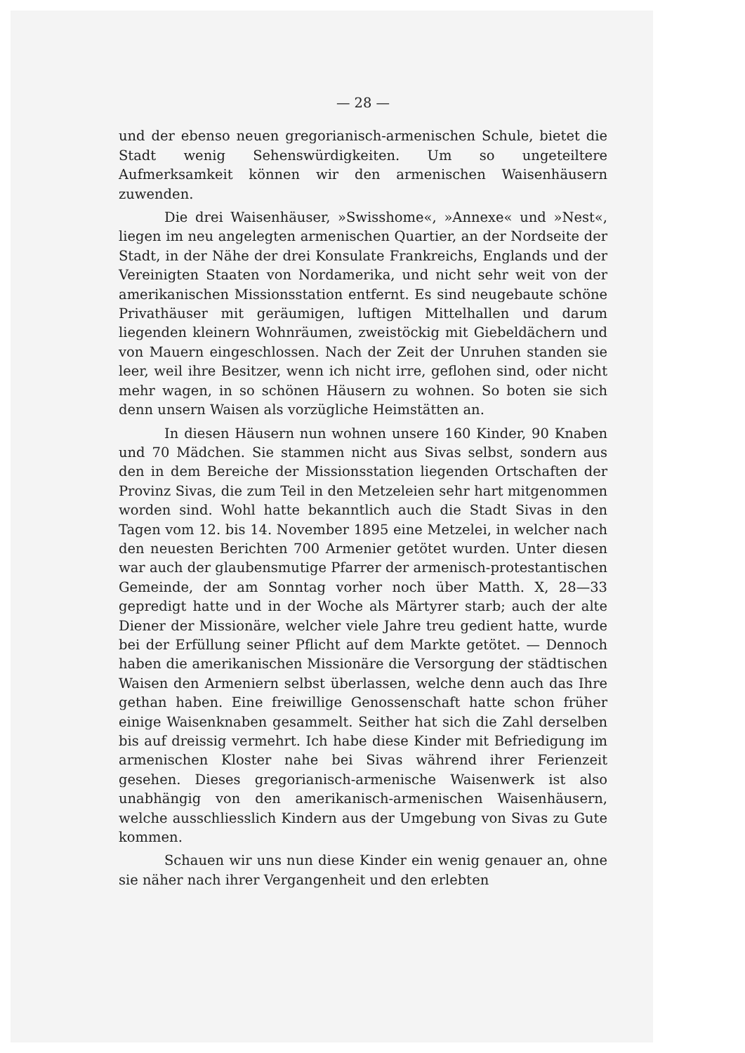— 28 —
und der ebenso neuen gregorianisch-armenischen Schule, bietet die Stadt wenig Sehenswürdigkeiten. Um so ungeteiltere Aufmerksamkeit können wir den armenischen Waisenhäusern zuwenden.
Die drei Waisenhäuser, »Swisshome«, »Annexe« und »Nest«, liegen im neu angelegten armenischen Quartier, an der Nordseite der Stadt, in der Nähe der drei Konsulate Frankreichs, Englands und der Vereinigten Staaten von Nordamerika, und nicht sehr weit von der amerikanischen Missionsstation entfernt. Es sind neugebaute schöne Privathäuser mit geräumigen, luftigen Mittelhallen und darum liegenden kleinern Wohnräumen, zweistöckig mit Giebeldächern und von Mauern eingeschlossen. Nach der Zeit der Unruhen standen sie leer, weil ihre Besitzer, wenn ich nicht irre, geflohen sind, oder nicht mehr wagen, in so schönen Häusern zu wohnen. So boten sie sich denn unsern Waisen als vorzügliche Heimstätten an.
In diesen Häusern nun wohnen unsere 160 Kinder, 90 Knaben und 70 Mädchen. Sie stammen nicht aus Sivas selbst, sondern aus den in dem Bereiche der Missionsstation liegenden Ortschaften der Provinz Sivas, die zum Teil in den Metzeleien sehr hart mitgenommen worden sind. Wohl hatte bekanntlich auch die Stadt Sivas in den Tagen vom 12. bis 14. November 1895 eine Metzelei, in welcher nach den neuesten Berichten 700 Armenier getötet wurden. Unter diesen war auch der glaubensmutige Pfarrer der armenisch-protestantischen Gemeinde, der am Sonntag vorher noch über Matth. X, 28—33 gepredigt hatte und in der Woche als Märtyrer starb; auch der alte Diener der Missionäre, welcher viele Jahre treu gedient hatte, wurde bei der Erfüllung seiner Pflicht auf dem Markte getötet. — Dennoch haben die amerikanischen Missionäre die Versorgung der städtischen Waisen den Armeniern selbst überlassen, welche denn auch das Ihre gethan haben. Eine freiwillige Genossenschaft hatte schon früher einige Waisenknaben gesammelt. Seither hat sich die Zahl derselben bis auf dreissig vermehrt. Ich habe diese Kinder mit Befriedigung im armenischen Kloster nahe bei Sivas während ihrer Ferienzeit gesehen. Dieses gregorianisch-armenische Waisenwerk ist also unabhängig von den amerikanisch-armenischen Waisenhäusern, welche ausschliesslich Kindern aus der Umgebung von Sivas zu Gute kommen.
Schauen wir uns nun diese Kinder ein wenig genauer an, ohne sie näher nach ihrer Vergangenheit und den erlebten